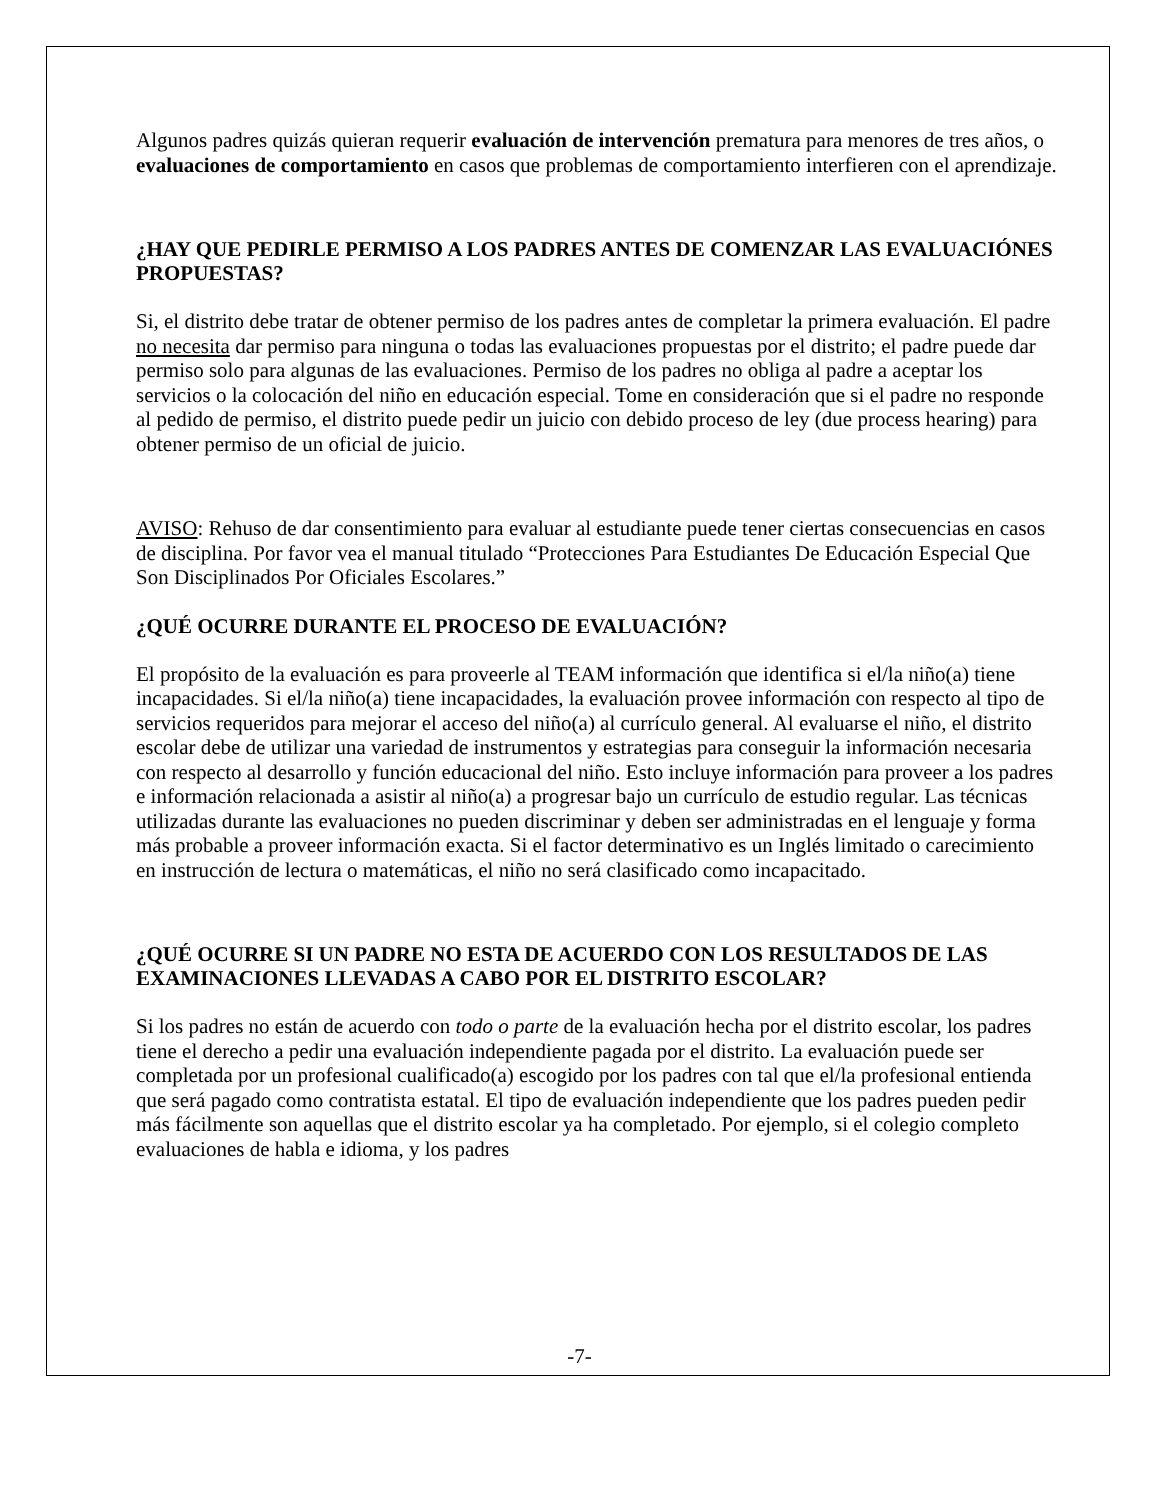Algunos padres quizás quieran requerir evaluación de intervención prematura para menores de tres años, o evaluaciones de comportamiento en casos que problemas de comportamiento interfieren con el aprendizaje.
¿HAY QUE PEDIRLE PERMISO A LOS PADRES ANTES DE COMENZAR LAS EVALUACIÓNES PROPUESTAS?
Si, el distrito debe tratar de obtener permiso de los padres antes de completar la primera evaluación. El padre no necesita dar permiso para ninguna o todas las evaluaciones propuestas por el distrito; el padre puede dar permiso solo para algunas de las evaluaciones. Permiso de los padres no obliga al padre a aceptar los servicios o la colocación del niño en educación especial. Tome en consideración que si el padre no responde al pedido de permiso, el distrito puede pedir un juicio con debido proceso de ley (due process hearing) para obtener permiso de un oficial de juicio.
AVISO: Rehuso de dar consentimiento para evaluar al estudiante puede tener ciertas consecuencias en casos de disciplina. Por favor vea el manual titulado “Protecciones Para Estudiantes De Educación Especial Que Son Disciplinados Por Oficiales Escolares.”
¿QUÉ OCURRE DURANTE EL PROCESO DE EVALUACIÓN?
El propósito de la evaluación es para proveerle al TEAM información que identifica si el/la niño(a) tiene incapacidades. Si el/la niño(a) tiene incapacidades, la evaluación provee información con respecto al tipo de servicios requeridos para mejorar el acceso del niño(a) al currículo general. Al evaluarse el niño, el distrito escolar debe de utilizar una variedad de instrumentos y estrategias para conseguir la información necesaria con respecto al desarrollo y función educacional del niño. Esto incluye información para proveer a los padres e información relacionada a asistir al niño(a) a progresar bajo un currículo de estudio regular. Las técnicas utilizadas durante las evaluaciones no pueden discriminar y deben ser administradas en el lenguaje y forma más probable a proveer información exacta. Si el factor determinativo es un Inglés limitado o carecimiento en instrucción de lectura o matemáticas, el niño no será clasificado como incapacitado.
¿QUÉ OCURRE SI UN PADRE NO ESTA DE ACUERDO CON LOS RESULTADOS DE LAS EXAMINACIONES LLEVADAS A CABO POR EL DISTRITO ESCOLAR?
Si los padres no están de acuerdo con todo o parte de la evaluación hecha por el distrito escolar, los padres tiene el derecho a pedir una evaluación independiente pagada por el distrito. La evaluación puede ser completada por un profesional cualificado(a) escogido por los padres con tal que el/la profesional entienda que será pagado como contratista estatal. El tipo de evaluación independiente que los padres pueden pedir más fácilmente son aquellas que el distrito escolar ya ha completado. Por ejemplo, si el colegio completo evaluaciones de habla e idioma, y los padres
-7-